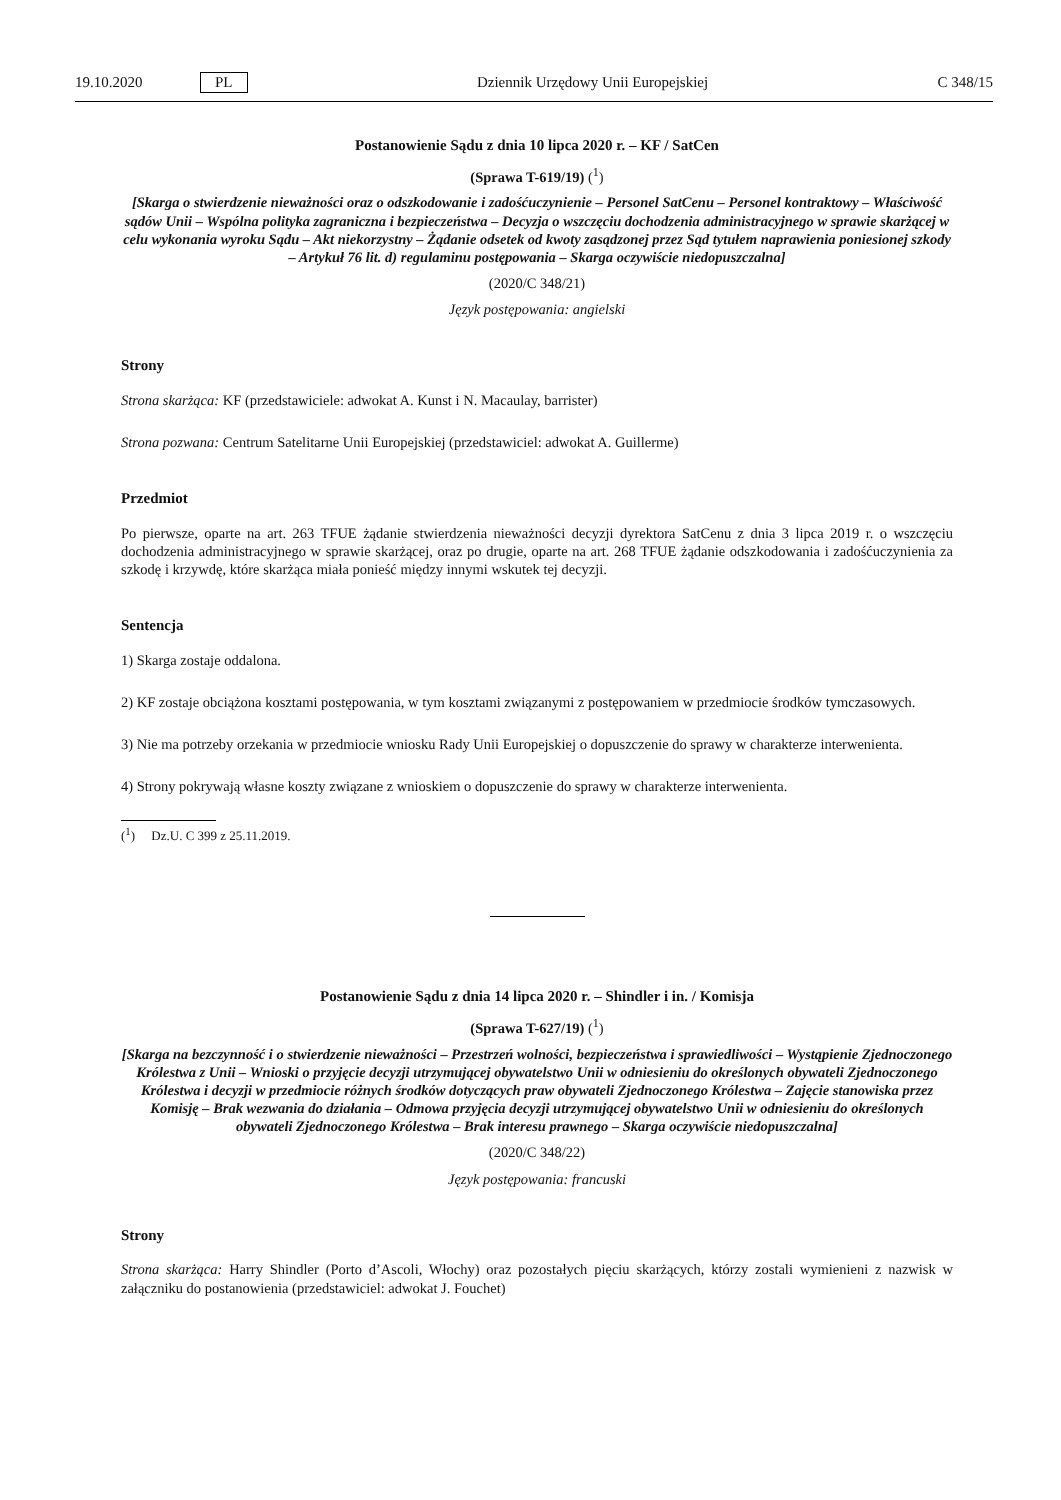19.10.2020 PL Dziennik Urzędowy Unii Europejskiej C 348/15
Postanowienie Sądu z dnia 10 lipca 2020 r. – KF / SatCen
(Sprawa T-619/19) (<sup>1</sup>)
[Skarga o stwierdzenie nieważności oraz o odszkodowanie i zadośćuczynienie – Personel SatCenu – Personel kontraktowy – Właściwość sądów Unii – Wspólna polityka zagraniczna i bezpieczeństwa – Decyzja o wszczęciu dochodzenia administracyjnego w sprawie skarżącej w celu wykonania wyroku Sądu – Akt niekorzystny – Żądanie odsetek od kwoty zasądzonej przez Sąd tytułem naprawienia poniesionej szkody – Artykuł 76 lit. d) regulaminu postępowania – Skarga oczywiście niedopuszczalna]
(2020/C 348/21)
Język postępowania: angielski
Strony
Strona skarżąca: KF (przedstawiciele: adwokat A. Kunst i N. Macaulay, barrister)
Strona pozwana: Centrum Satelitarne Unii Europejskiej (przedstawiciel: adwokat A. Guillerme)
Przedmiot
Po pierwsze, oparte na art. 263 TFUE żądanie stwierdzenia nieważności decyzji dyrektora SatCenu z dnia 3 lipca 2019 r. o wszczęciu dochodzenia administracyjnego w sprawie skarżącej, oraz po drugie, oparte na art. 268 TFUE żądanie odszkodowania i zadośćuczynienia za szkodę i krzywdę, które skarżąca miała ponieść między innymi wskutek tej decyzji.
Sentencja
1) Skarga zostaje oddalona.
2) KF zostaje obciążona kosztami postępowania, w tym kosztami związanymi z postępowaniem w przedmiocie środków tymczasowych.
3) Nie ma potrzeby orzekania w przedmiocie wniosku Rady Unii Europejskiej o dopuszczenie do sprawy w charakterze interwenienta.
4) Strony pokrywają własne koszty związane z wnioskiem o dopuszczenie do sprawy w charakterze interwenienta.
(<sup>1</sup>) Dz.U. C 399 z 25.11.2019.
Postanowienie Sądu z dnia 14 lipca 2020 r. – Shindler i in. / Komisja
(Sprawa T-627/19) (<sup>1</sup>)
[Skarga na bezczynność i o stwierdzenie nieważności – Przestrzeń wolności, bezpieczeństwa i sprawiedliwości – Wystąpienie Zjednoczonego Królestwa z Unii – Wnioski o przyjęcie decyzji utrzymującej obywatelstwo Unii w odniesieniu do określonych obywateli Zjednoczonego Królestwa i decyzji w przedmiocie różnych środków dotyczących praw obywateli Zjednoczonego Królestwa – Zajęcie stanowiska przez Komisję – Brak wezwania do działania – Odmowa przyjęcia decyzji utrzymującej obywatelstwo Unii w odniesieniu do określonych obywateli Zjednoczonego Królestwa – Brak interesu prawnego – Skarga oczywiście niedopuszczalna]
(2020/C 348/22)
Język postępowania: francuski
Strony
Strona skarżąca: Harry Shindler (Porto d’Ascoli, Włochy) oraz pozostałych pięciu skarżących, którzy zostali wymienieni z nazwisk w załączniku do postanowienia (przedstawiciel: adwokat J. Fouchet)